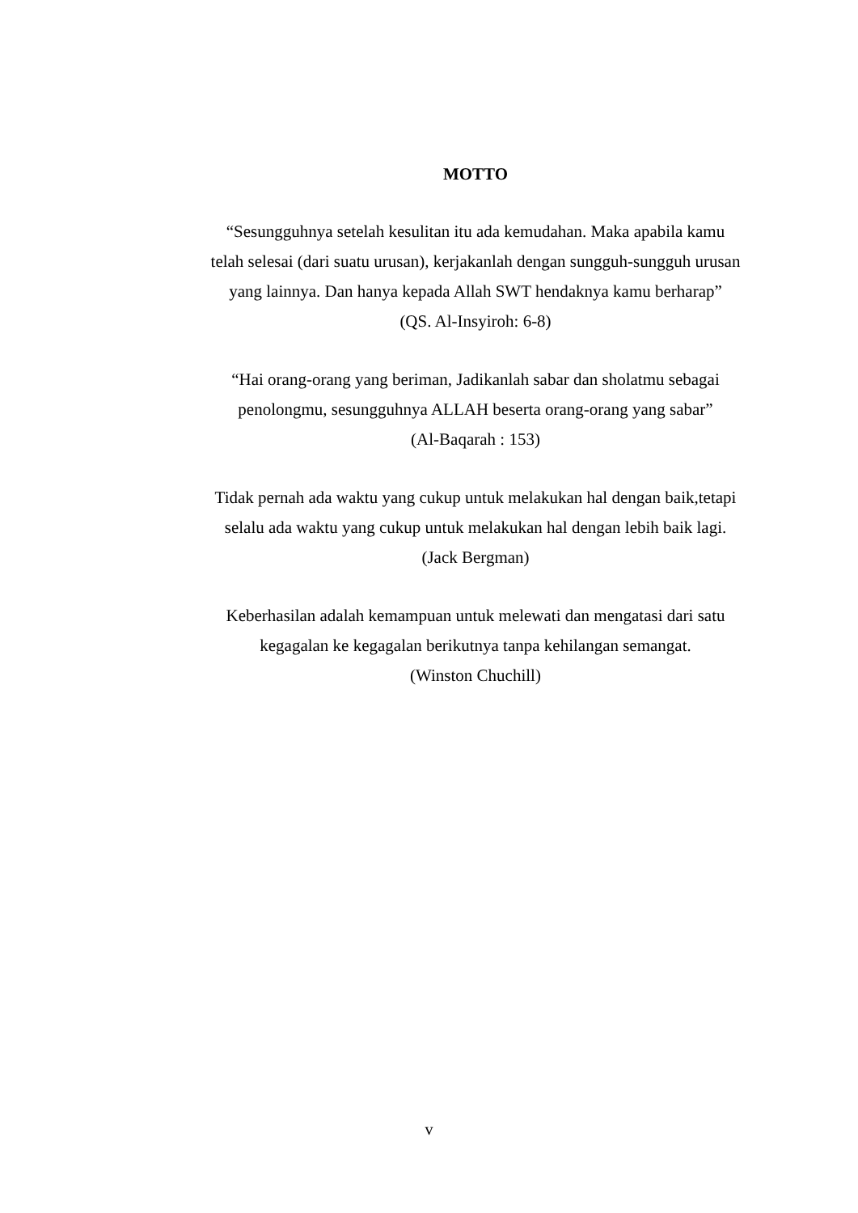MOTTO
“Sesungguhnya setelah kesulitan itu ada kemudahan. Maka apabila kamu telah selesai (dari suatu urusan), kerjakanlah dengan sungguh-sungguh urusan yang lainnya. Dan hanya kepada Allah SWT hendaknya kamu berharap”
(QS. Al-Insyiroh: 6-8)
“Hai orang-orang yang beriman, Jadikanlah sabar dan sholatmu sebagai penolongmu, sesungguhnya ALLAH beserta orang-orang yang sabar”
(Al-Baqarah : 153)
Tidak pernah ada waktu yang cukup untuk melakukan hal dengan baik,tetapi selalu ada waktu yang cukup untuk melakukan hal dengan lebih baik lagi.
(Jack Bergman)
Keberhasilan adalah kemampuan untuk melewati dan mengatasi dari satu kegagalan ke kegagalan berikutnya tanpa kehilangan semangat.
(Winston Chuchill)
v